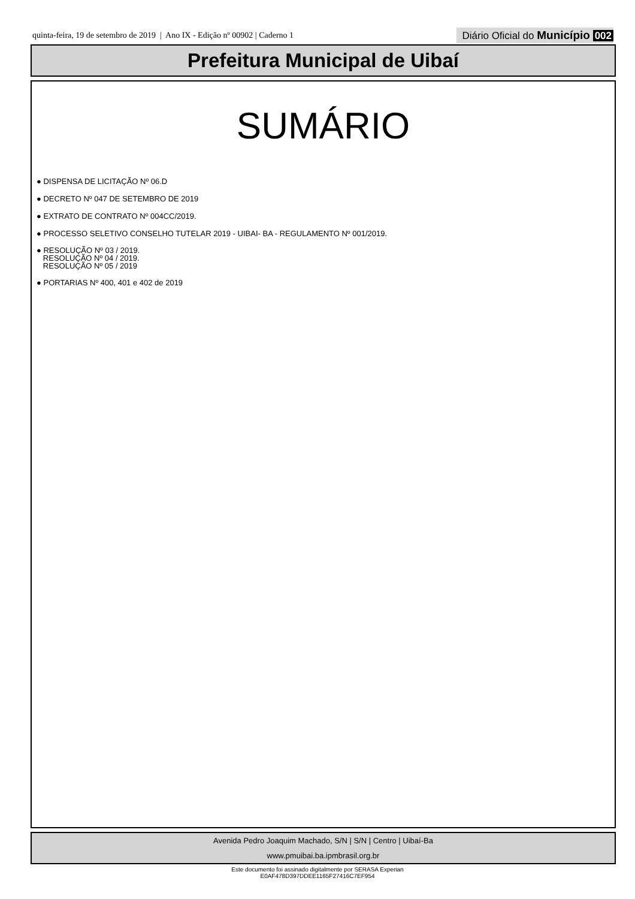quinta-feira, 19 de setembro de 2019 | Ano IX - Edição nº 00902 | Caderno 1
Diário Oficial do Município 002
Prefeitura Municipal de Uibaí
SUMÁRIO
● DISPENSA DE LICITAÇÃO Nº 06.D
● DECRETO Nº 047 DE SETEMBRO DE 2019
● EXTRATO DE CONTRATO Nº 004CC/2019.
● PROCESSO SELETIVO CONSELHO TUTELAR 2019 - UIBAI- BA - REGULAMENTO Nº 001/2019.
● RESOLUÇÃO Nº 03 / 2019.
RESOLUÇÃO Nº 04 / 2019.
RESOLUÇÃO Nº 05 / 2019
● PORTARIAS Nº 400, 401 e 402 de 2019
Avenida Pedro Joaquim Machado, S/N | S/N | Centro | Uibaí-Ba
www.pmuibai.ba.ipmbrasil.org.br
Este documento foi assinado digitalmente por SERASA Experian
E0AF478D397DDEE1165F27416C7EF954